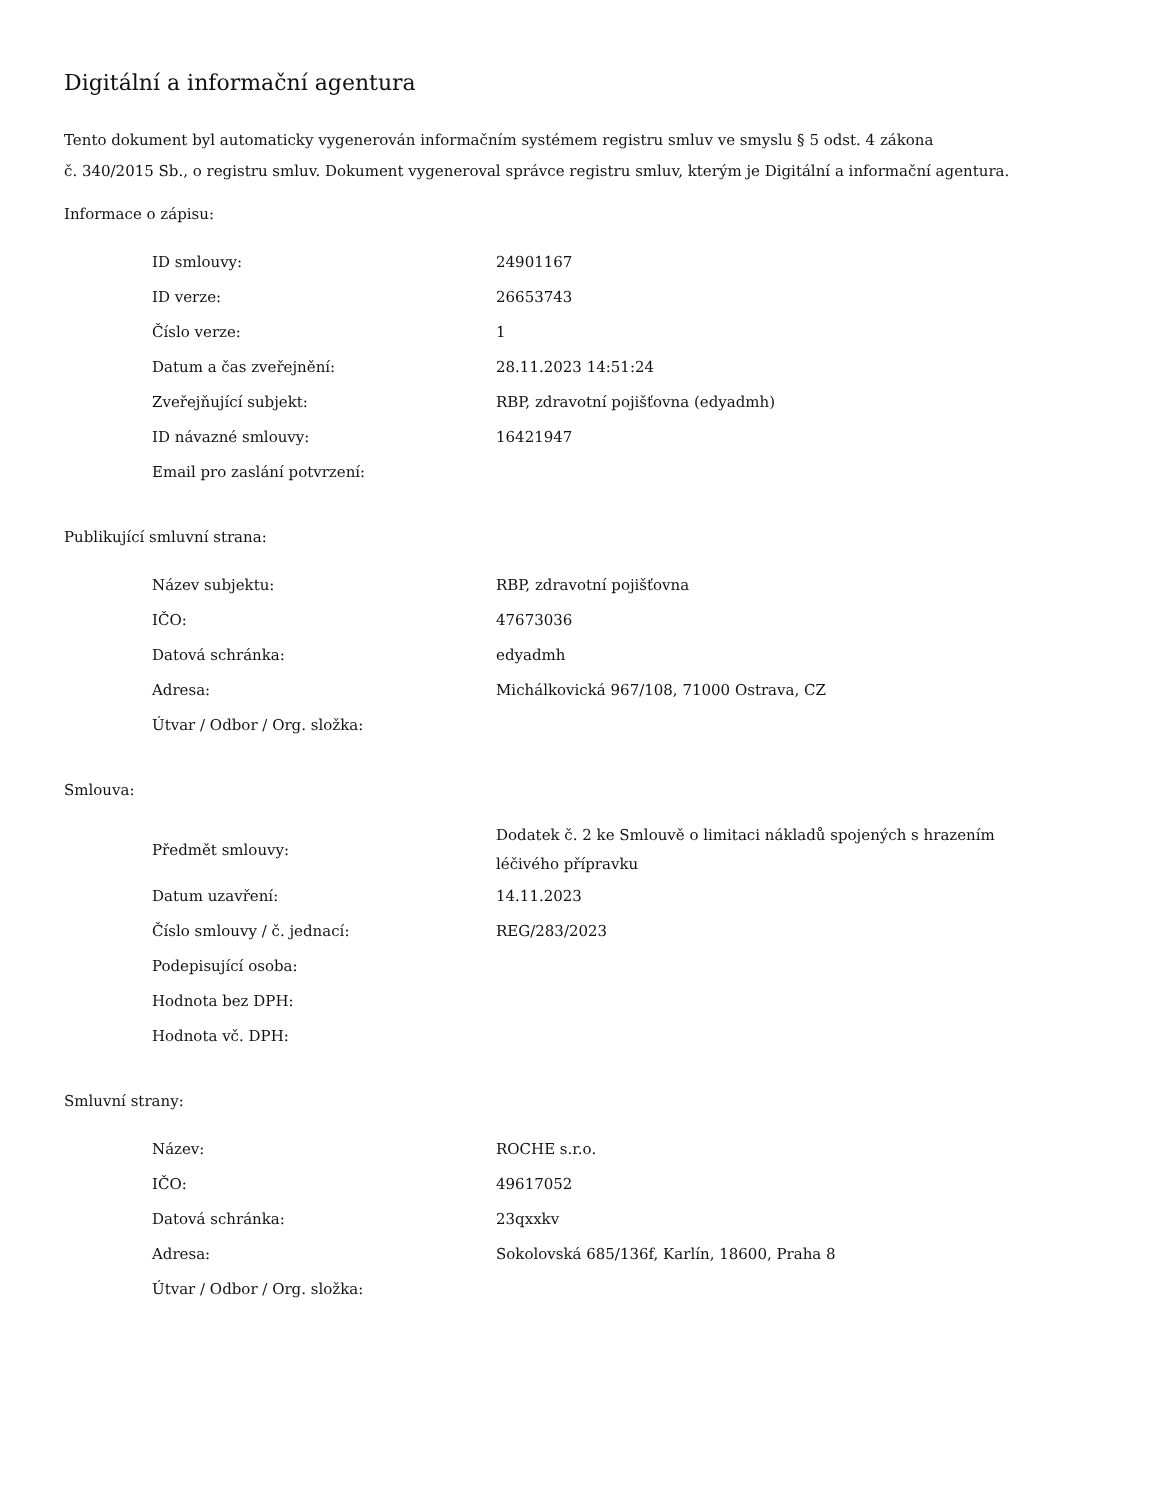Digitální a informační agentura
Tento dokument byl automaticky vygenerován informačním systémem registru smluv ve smyslu § 5 odst. 4 zákona
č. 340/2015 Sb., o registru smluv. Dokument vygeneroval správce registru smluv, kterým je Digitální a informační agentura.
Informace o zápisu:
| ID smlouvy: | 24901167 |
| ID verze: | 26653743 |
| Číslo verze: | 1 |
| Datum a čas zveřejnění: | 28.11.2023 14:51:24 |
| Zveřejňující subjekt: | RBP, zdravotní pojišťovna (edyadmh) |
| ID návazné smlouvy: | 16421947 |
| Email pro zaslání potvrzení: | |
Publikující smluvní strana:
| Název subjektu: | RBP, zdravotní pojišťovna |
| IČO: | 47673036 |
| Datová schránka: | edyadmh |
| Adresa: | Michálkovická 967/108, 71000 Ostrava, CZ |
| Útvar / Odbor / Org. složka: | |
Smlouva:
| Předmět smlouvy: | Dodatek č. 2 ke Smlouvě o limitaci nákladů spojených s hrazením léčivého přípravku |
| Datum uzavření: | 14.11.2023 |
| Číslo smlouvy / č. jednací: | REG/283/2023 |
| Podepisující osoba: | |
| Hodnota bez DPH: | |
| Hodnota vč. DPH: | |
Smluvní strany:
| Název: | ROCHE s.r.o. |
| IČO: | 49617052 |
| Datová schránka: | 23qxxkv |
| Adresa: | Sokolovská 685/136f, Karlín, 18600, Praha 8 |
| Útvar / Odbor / Org. složka: | |